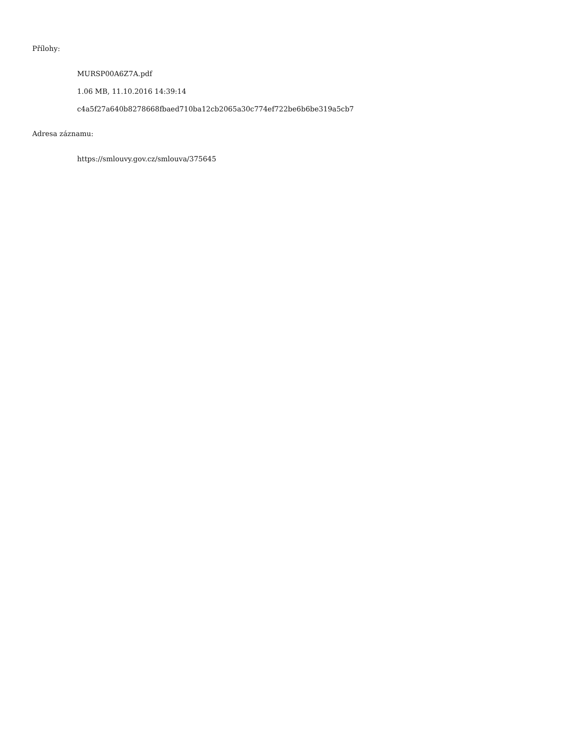Přílohy:
MURSP00A6Z7A.pdf
1.06 MB, 11.10.2016 14:39:14
c4a5f27a640b8278668fbaed710ba12cb2065a30c774ef722be6b6be319a5cb7
Adresa záznamu:
https://smlouvy.gov.cz/smlouva/375645